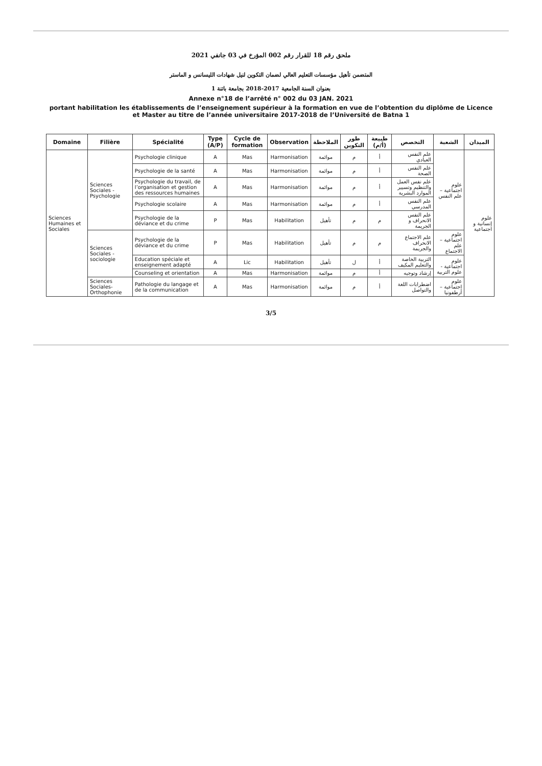ملحق رقم 18 للقرار رقم 002 المؤرخ في 03 جانفي 2021
المتضمن تأهيل مؤسسات التعليم العالي لضمان التكوين لنيل شهادات الليسانس و الماستر
بعنوان السنة الجامعية 2017-2018 بجامعة باتنة 1
Annexe n°18 de l’arrêté n° 002 du 03 JAN. 2021
portant habilitation les établissements de l’enseignement supérieur à la formation en vue de l’obtention du diplôme de Licence et Master au titre de l’année universitaire 2017-2018 de l’Université de Batna 1
| Domaine | Filière | Spécialité | Type (A/P) | Cycle de formation | Observation | الملاحظة | طور التكوين | طبيعة (أ/م) | التخصص | الشعبة | الميدان |
| --- | --- | --- | --- | --- | --- | --- | --- | --- | --- | --- | --- |
| Sciences Humaines et Sociales | Sciences Sociales - Psychologie | Psychologie clinique | A | Mas | Harmonisation | موائمة | م | أ | علم النفس العيادي | علوم اجتماعية – علم النفس | علوم إنسانية و اجتماعية |
| | | Psychologie de la santé | A | Mas | Harmonisation | موائمة | م | أ | علم النفس الصحة | | |
| | | Psychologie du travail, de l’organisation et gestion des ressources humaines | A | Mas | Harmonisation | موائمة | م | أ | علم نفس العمل والتنظيم وتسيير الموارد البشرية | | |
| | | Psychologie scolaire | A | Mas | Harmonisation | موائمة | م | أ | علم النفس المدرسي | | |
| | | Psychologie de la déviance et du crime | P | Mas | Habilitation | تأهيل | م | م | علم النفس الانحراف و الجريمة | | |
| | Sciences Sociales - sociologie | Psychologie de la déviance et du crime | P | Mas | Habilitation | تأهيل | م | م | علم الاجتماع الانحراف والجريمة | علوم اجتماعية – علم الاجتماع | |
| | | Education spéciale et enseignement adapté | A | Lic | Habilitation | تأهيل | ل | أ | التربية الخاصة والتعليم المكيف | علوم اجتماعية - علوم التربية | |
| | | Counseling et orientation | A | Mas | Harmonisation | موائمة | م | أ | إرشاد وتوجيه | | |
| | Sciences Sociales-Orthophonie | Pathologie du langage et de la communication | A | Mas | Harmonisation | موائمة | م | أ | اضطرابات اللغة والتواصل | علوم اجتماعية – أرطفونيا | |
3/5